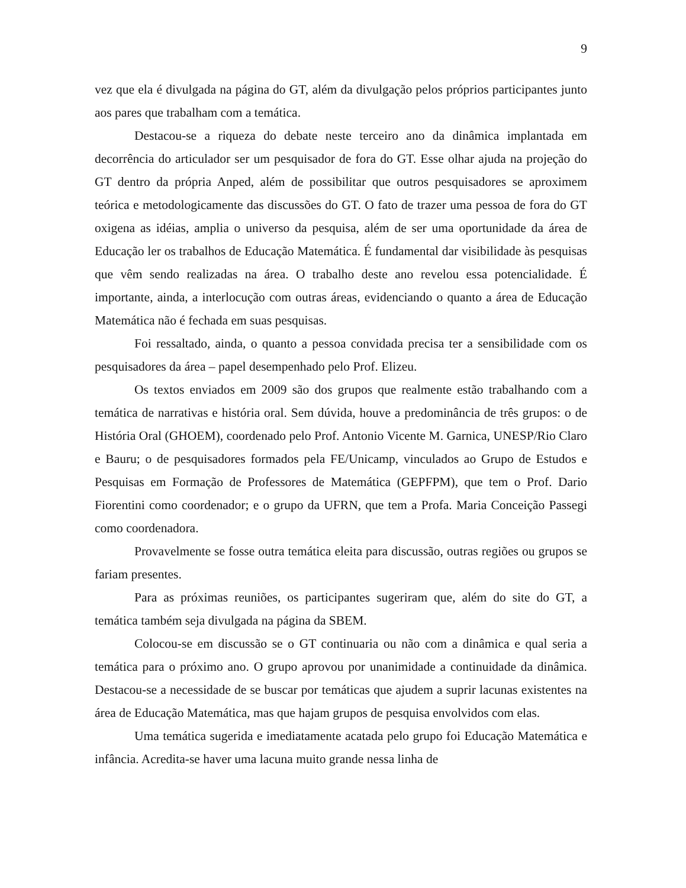9
vez que ela é divulgada na página do GT, além da divulgação pelos próprios participantes junto aos pares que trabalham com a temática.
Destacou-se a riqueza do debate neste terceiro ano da dinâmica implantada em decorrência do articulador ser um pesquisador de fora do GT. Esse olhar ajuda na projeção do GT dentro da própria Anped, além de possibilitar que outros pesquisadores se aproximem teórica e metodologicamente das discussões do GT. O fato de trazer uma pessoa de fora do GT oxigena as idéias, amplia o universo da pesquisa, além de ser uma oportunidade da área de Educação ler os trabalhos de Educação Matemática. É fundamental dar visibilidade às pesquisas que vêm sendo realizadas na área. O trabalho deste ano revelou essa potencialidade. É importante, ainda, a interlocução com outras áreas, evidenciando o quanto a área de Educação Matemática não é fechada em suas pesquisas.
Foi ressaltado, ainda, o quanto a pessoa convidada precisa ter a sensibilidade com os pesquisadores da área – papel desempenhado pelo Prof. Elizeu.
Os textos enviados em 2009 são dos grupos que realmente estão trabalhando com a temática de narrativas e história oral. Sem dúvida, houve a predominância de três grupos: o de História Oral (GHOEM), coordenado pelo Prof. Antonio Vicente M. Garnica, UNESP/Rio Claro e Bauru; o de pesquisadores formados pela FE/Unicamp, vinculados ao Grupo de Estudos e Pesquisas em Formação de Professores de Matemática (GEPFPM), que tem o Prof. Dario Fiorentini como coordenador; e o grupo da UFRN, que tem a Profa. Maria Conceição Passegi como coordenadora.
Provavelmente se fosse outra temática eleita para discussão, outras regiões ou grupos se fariam presentes.
Para as próximas reuniões, os participantes sugeriram que, além do site do GT, a temática também seja divulgada na página da SBEM.
Colocou-se em discussão se o GT continuaria ou não com a dinâmica e qual seria a temática para o próximo ano. O grupo aprovou por unanimidade a continuidade da dinâmica. Destacou-se a necessidade de se buscar por temáticas que ajudem a suprir lacunas existentes na área de Educação Matemática, mas que hajam grupos de pesquisa envolvidos com elas.
Uma temática sugerida e imediatamente acatada pelo grupo foi Educação Matemática e infância. Acredita-se haver uma lacuna muito grande nessa linha de